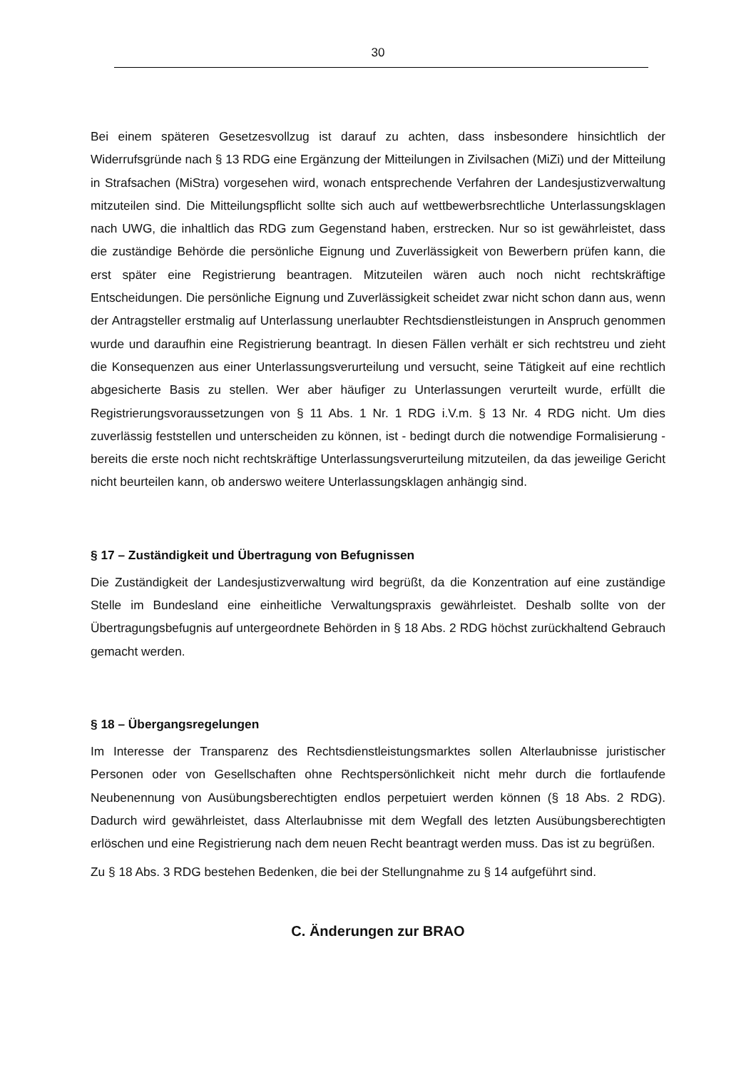30
Bei einem späteren Gesetzesvollzug ist darauf zu achten, dass insbesondere hinsichtlich der Widerrufsgründe nach § 13 RDG eine Ergänzung der Mitteilungen in Zivilsachen (MiZi) und der Mitteilung in Strafsachen (MiStra) vorgesehen wird, wonach entsprechende Verfahren der Landesjustizverwaltung mitzuteilen sind. Die Mitteilungspflicht sollte sich auch auf wettbewerbsrechtliche Unterlassungsklagen nach UWG, die inhaltlich das RDG zum Gegenstand haben, erstrecken. Nur so ist gewährleistet, dass die zuständige Behörde die persönliche Eignung und Zuverlässigkeit von Bewerbern prüfen kann, die erst später eine Registrierung beantragen. Mitzuteilen wären auch noch nicht rechtskräftige Entscheidungen. Die persönliche Eignung und Zuverlässigkeit scheidet zwar nicht schon dann aus, wenn der Antragsteller erstmalig auf Unterlassung unerlaubter Rechtsdienstleistungen in Anspruch genommen wurde und daraufhin eine Registrierung beantragt. In diesen Fällen verhält er sich rechtstreu und zieht die Konsequenzen aus einer Unterlassungsverurteilung und versucht, seine Tätigkeit auf eine rechtlich abgesicherte Basis zu stellen. Wer aber häufiger zu Unterlassungen verurteilt wurde, erfüllt die Registrierungsvoraussetzungen von § 11 Abs. 1 Nr. 1 RDG i.V.m. § 13 Nr. 4 RDG nicht. Um dies zuverlässig feststellen und unterscheiden zu können, ist - bedingt durch die notwendige Formalisierung - bereits die erste noch nicht rechtskräftige Unterlassungsverurteilung mitzuteilen, da das jeweilige Gericht nicht beurteilen kann, ob anderswo weitere Unterlassungsklagen anhängig sind.
§ 17 – Zuständigkeit und Übertragung von Befugnissen
Die Zuständigkeit der Landesjustizverwaltung wird begrüßt, da die Konzentration auf eine zuständige Stelle im Bundesland eine einheitliche Verwaltungspraxis gewährleistet. Deshalb sollte von der Übertragungsbefugnis auf untergeordnete Behörden in § 18 Abs. 2 RDG höchst zurückhaltend Gebrauch gemacht werden.
§ 18 – Übergangsregelungen
Im Interesse der Transparenz des Rechtsdienstleistungsmarktes sollen Alterlaubnisse juristischer Personen oder von Gesellschaften ohne Rechtspersönlichkeit nicht mehr durch die fortlaufende Neubenennung von Ausübungsberechtigten endlos perpetuiert werden können (§ 18 Abs. 2 RDG). Dadurch wird gewährleistet, dass Alterlaubnisse mit dem Wegfall des letzten Ausübungsberechtigten erlöschen und eine Registrierung nach dem neuen Recht beantragt werden muss. Das ist zu begrüßen.
Zu § 18 Abs. 3 RDG bestehen Bedenken, die bei der Stellungnahme zu § 14 aufgeführt sind.
C. Änderungen zur BRAO